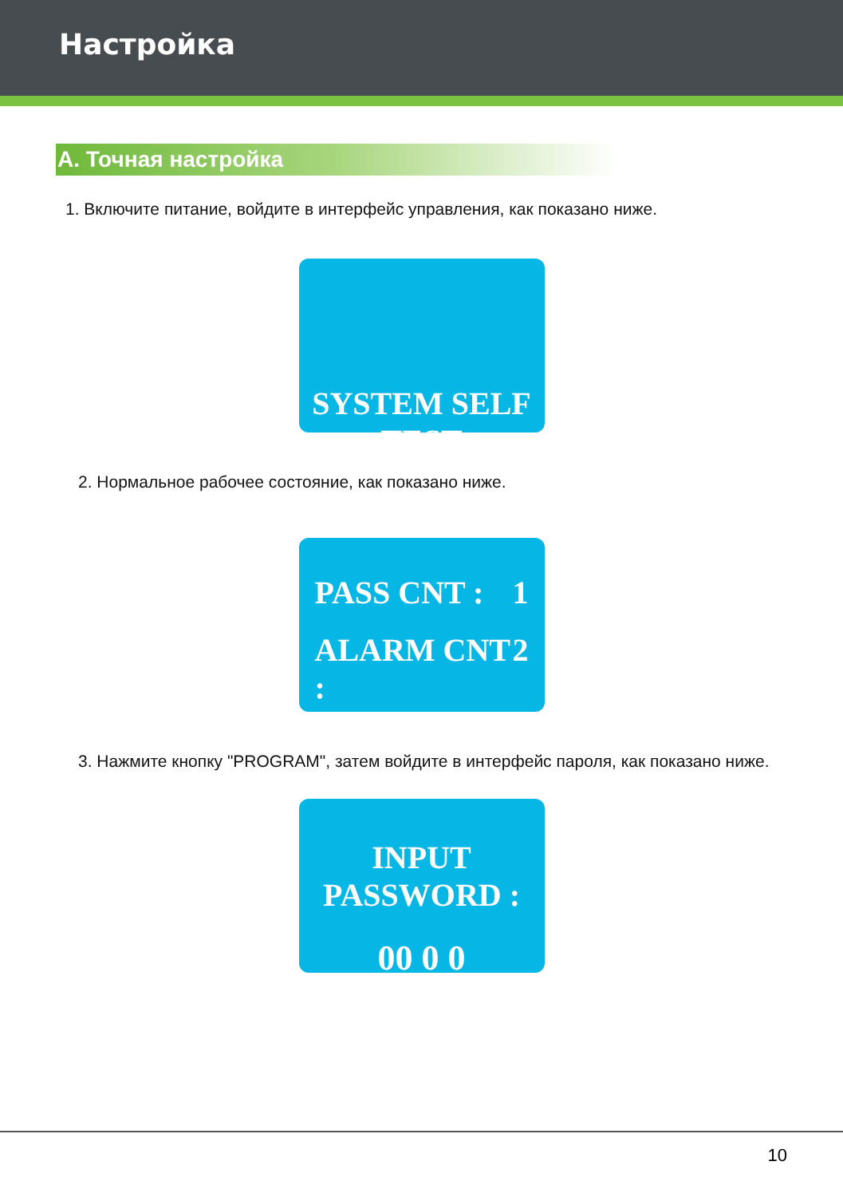Настройка
A. Точная настройка
1. Включите питание, войдите в интерфейс управления, как показано ниже.
SYSTEM SELF TEST
2. Нормальное рабочее состояние, как показано ниже.
PASS CNT : 1
ALARM CNT : 2
3. Нажмите кнопку "PROGRAM", затем войдите в интерфейс пароля, как показано ниже.
INPUT PASSWORD :
00 0 0
10